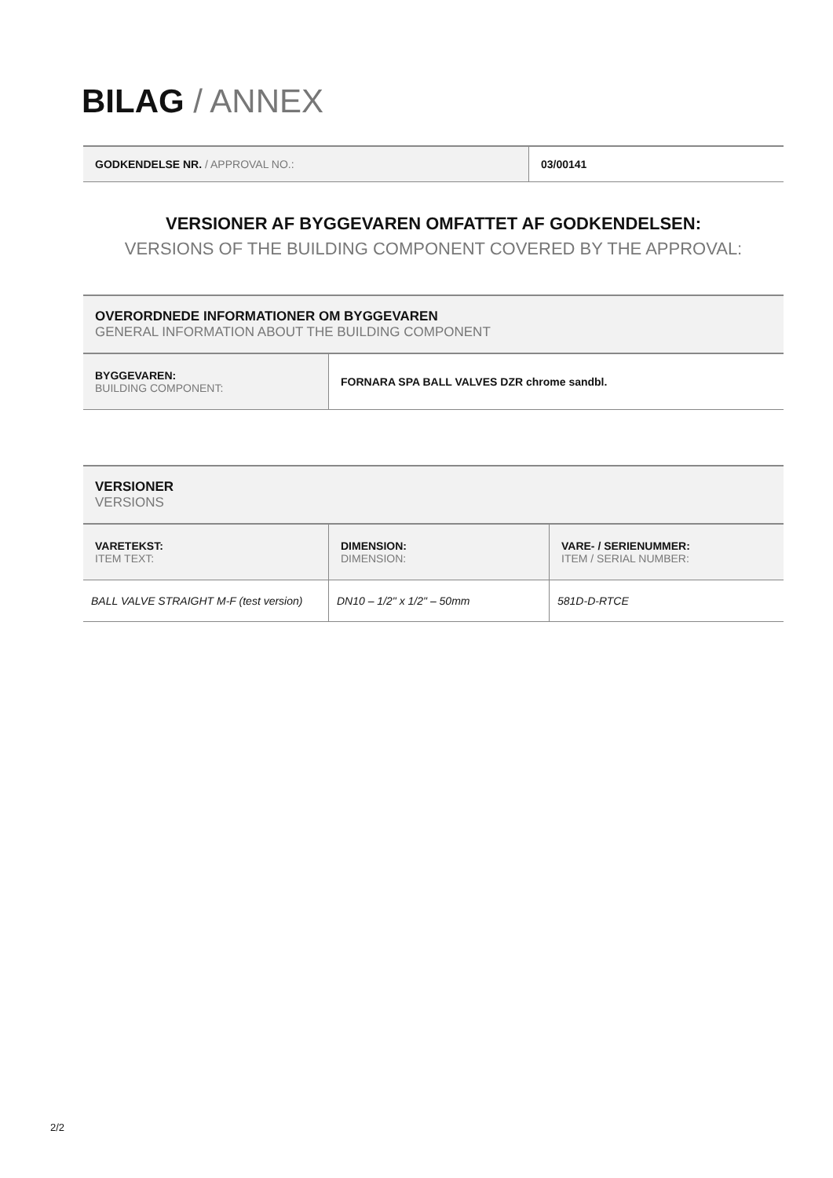BILAG / ANNEX
| GODKENDELSE NR. / APPROVAL NO.: | 03/00141 |
VERSIONER AF BYGGEVAREN OMFATTET AF GODKENDELSEN:
VERSIONS OF THE BUILDING COMPONENT COVERED BY THE APPROVAL:
| OVERORDNEDE INFORMATIONER OM BYGGEVAREN GENERAL INFORMATION ABOUT THE BUILDING COMPONENT | |
| BYGGEVAREN: BUILDING COMPONENT: | FORNARA SPA BALL VALVES DZR chrome sandbl. |
| VERSIONER VERSIONS | | |
| VARETEKST: ITEM TEXT: | DIMENSION: DIMENSION: | VARE- / SERIENUMMER: ITEM / SERIAL NUMBER: |
| BALL VALVE STRAIGHT M-F (test version) | DN10 – 1/2" x 1/2" – 50mm | 581D-D-RTCE |
2/2